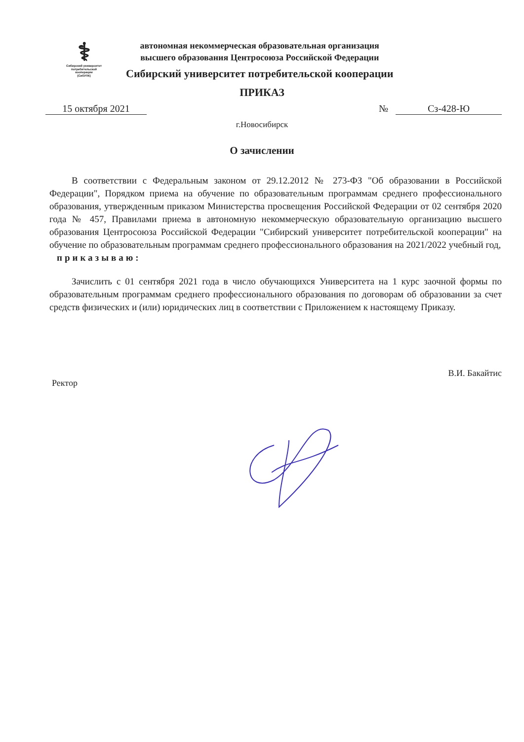⚕
Сибирский университет
потребительской
кооперации
(СибУПК)
автономная некоммерческая образовательная организация
высшего образования Центросоюза Российской Федерации
Сибирский университет потребительской кооперации
ПРИКАЗ
15 октября 2021 № Сз-428-Ю
г.Новосибирск
О зачислении
В соответствии с Федеральным законом от 29.12.2012 № 273-ФЗ "Об образовании в Российской Федерации", Порядком приема на обучение по образовательным программам среднего профессионального образования, утвержденным приказом Министерства просвещения Российской Федерации от 02 сентября 2020 года № 457, Правилами приема в автономную некоммерческую образовательную организацию высшего образования Центросоюза Российской Федерации "Сибирский университет потребительской кооперации" на обучение по образовательным программам среднего профессионального образования на 2021/2022 учебный год,
приказываю:
Зачислить с 01 сентября 2021 года в число обучающихся Университета на 1 курс заочной формы по образовательным программам среднего профессионального образования по договорам об образовании за счет средств физических и (или) юридических лиц в соответствии с Приложением к настоящему Приказу.
Ректор
В.И. Бакайтис